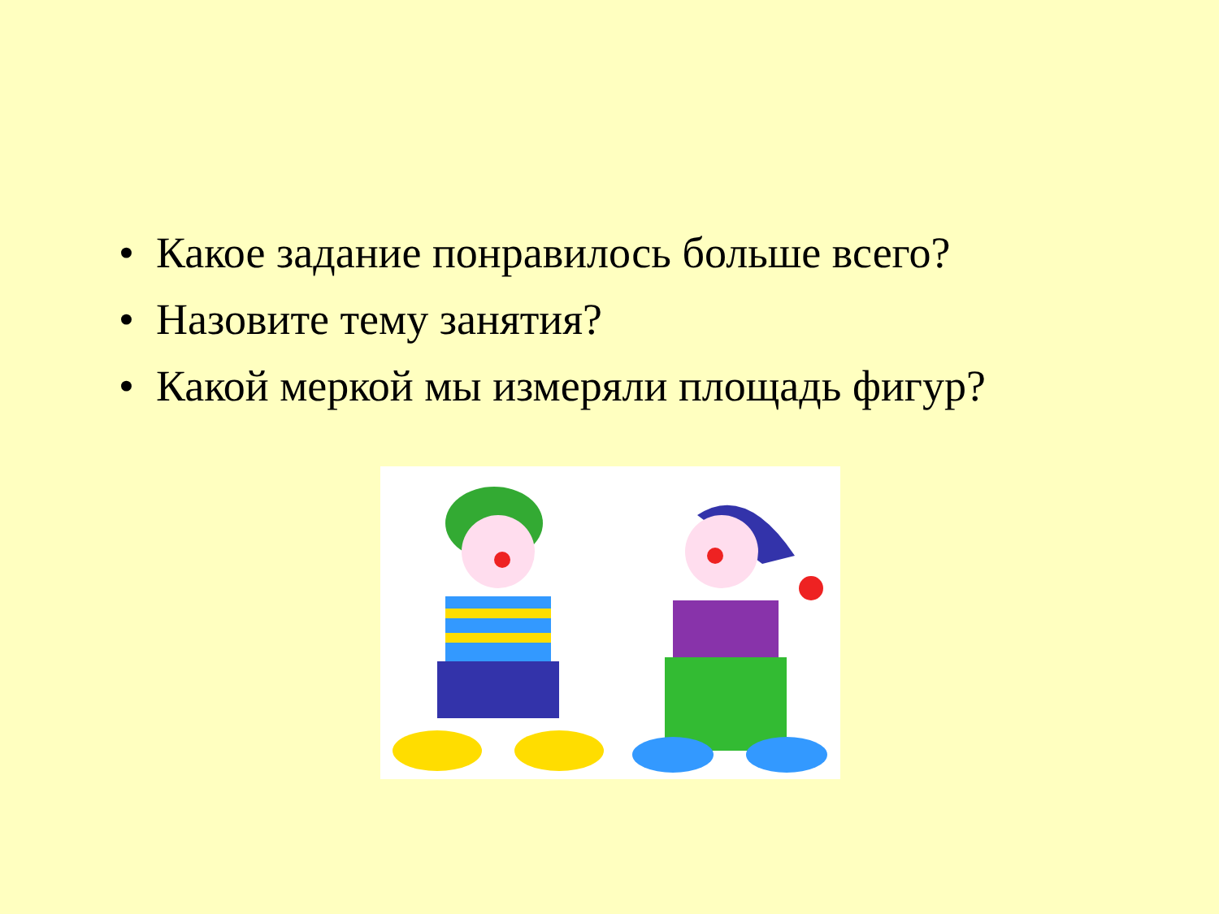• Какое задание понравилось больше всего?
• Назовите тему занятия?
• Какой меркой мы измеряли площадь фигур?